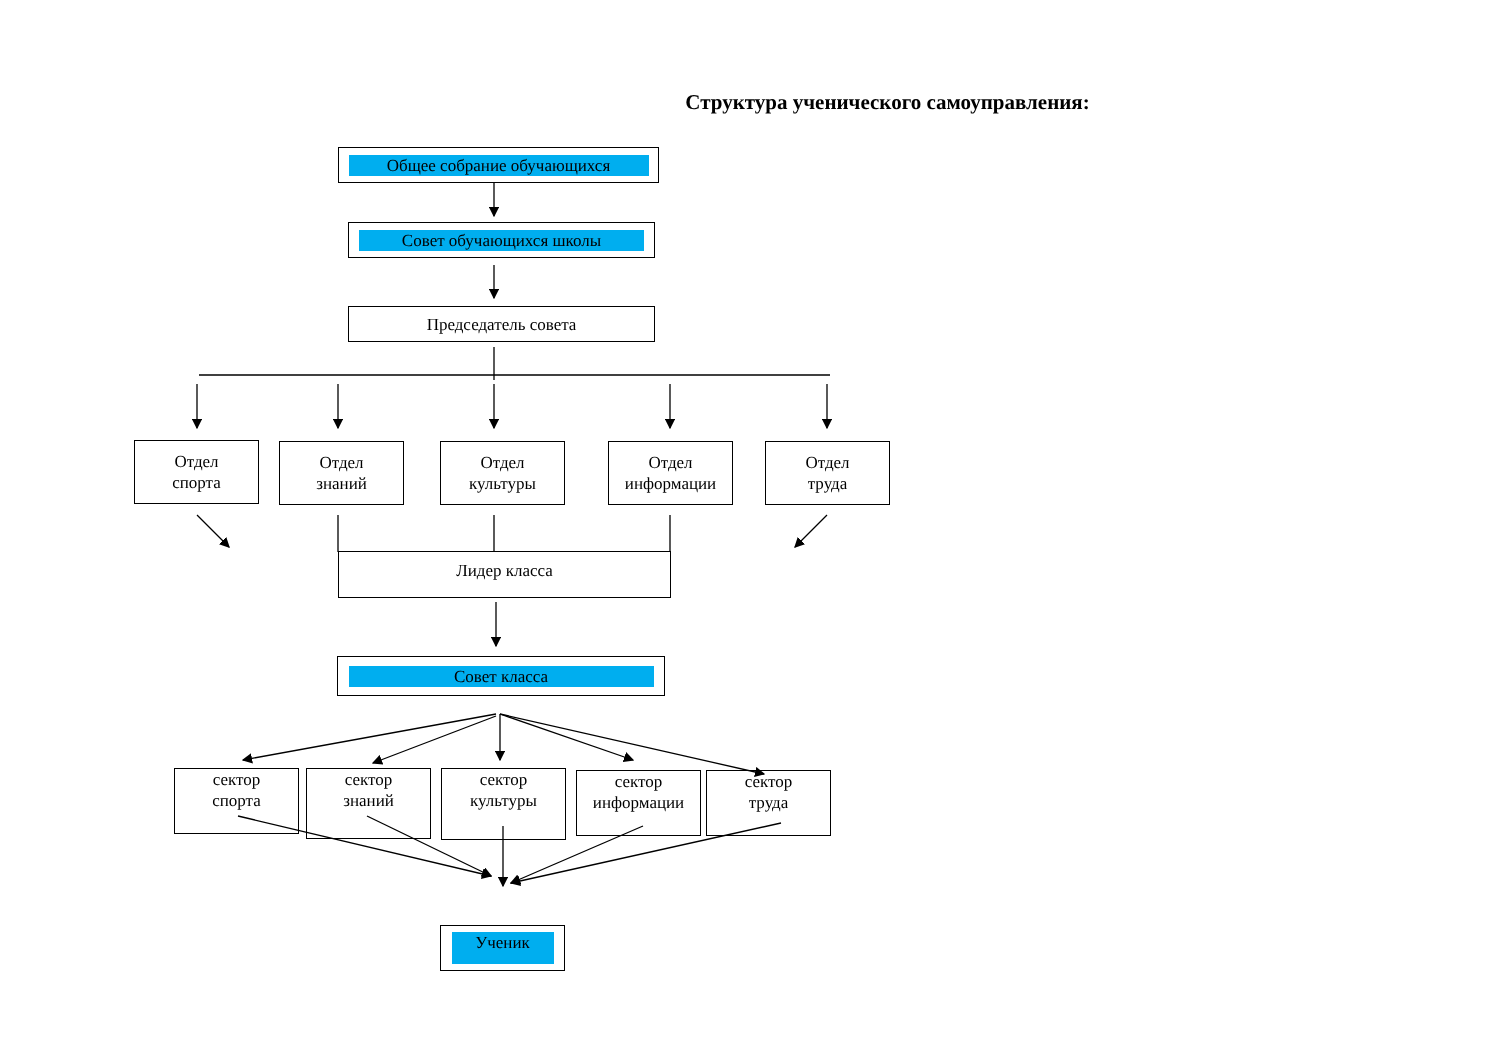Структура ученического самоуправления:
Общее собрание обучающихся
Совет обучающихся школы
Председатель совета
Отдел
спорта
Отдел
знаний
Отдел
культуры
Отдел
информации
Отдел
труда
Лидер класса
Совет класса
сектор
спорта
сектор
знаний
сектор
культуры
сектор
информации
сектор
труда
Ученик